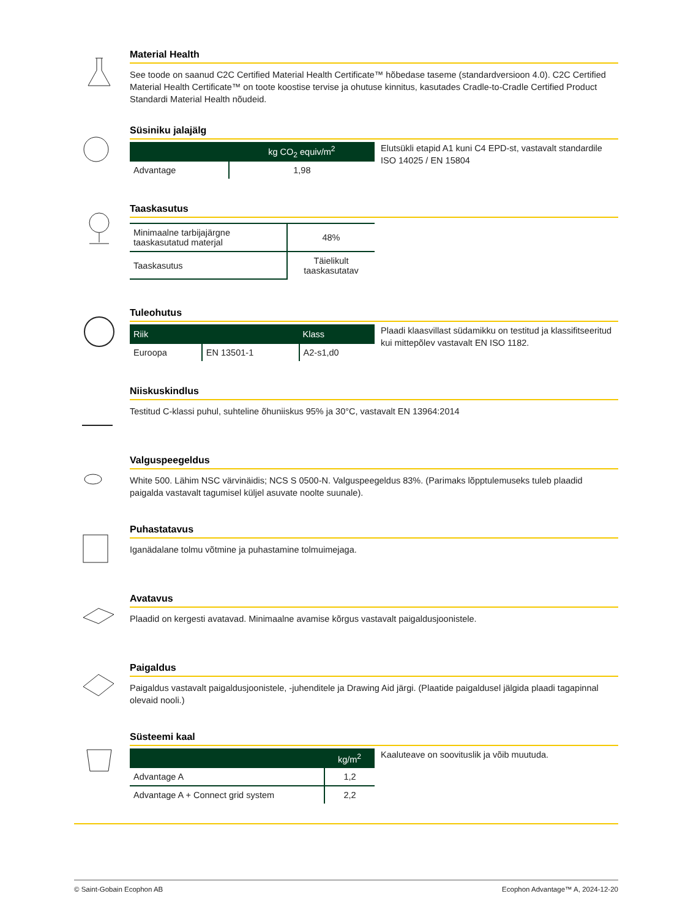Material Health
See toode on saanud C2C Certified Material Health Certificate™ hõbedase taseme (standardversioon 4.0). C2C Certified Material Health Certificate™ on toote koostise tervise ja ohutuse kinnitus, kasutades Cradle-to-Cradle Certified Product Standardi Material Health nõudeid.
Süsiniku jalajälg
| | kg CO<sub>2</sub> equiv/m<sup>2</sup> |
| --- | --- |
| Advantage | 1,98 |
Elutsükli etapid A1 kuni C4 EPD-st, vastavalt standardile ISO 14025 / EN 15804
Taaskasutus
| Minimaalne tarbijajärgne taaskasutatud materjal | 48% |
| Taaskasutus | Täielikult taaskasutatav |
Tuleohutus
| Riik | | Klass |
| --- | --- | --- |
| Euroopa | EN 13501-1 | A2-s1,d0 |
Plaadi klaasvillast südamikku on testitud ja klassifitseeritud kui mittepõlev vastavalt EN ISO 1182.
Niiskuskindlus
Testitud C-klassi puhul, suhteline õhuniiskus 95% ja 30°C, vastavalt EN 13964:2014
Valguspeegeldus
White 500. Lähim NSC värvinäidis; NCS S 0500-N. Valguspeegeldus 83%. (Parimaks lõpptulemuseks tuleb plaadid paigalda vastavalt tagumisel küljel asuvate noolte suunale).
Puhastatavus
Iganädalane tolmu võtmine ja puhastamine tolmuimejaga.
Avatavus
Plaadid on kergesti avatavad. Minimaalne avamise kõrgus vastavalt paigaldusjoonistele.
Paigaldus
Paigaldus vastavalt paigaldusjoonistele, -juhenditele ja Drawing Aid järgi. (Plaatide paigaldusel jälgida plaadi tagapinnal olevaid nooli.)
Süsteemi kaal
| | kg/m<sup>2</sup> |
| --- | --- |
| Advantage A | 1,2 |
| Advantage A + Connect grid system | 2,2 |
Kaaluteave on soovituslik ja võib muutuda.
© Saint-Gobain Ecophon AB Ecophon Advantage™ A, 2024-12-20